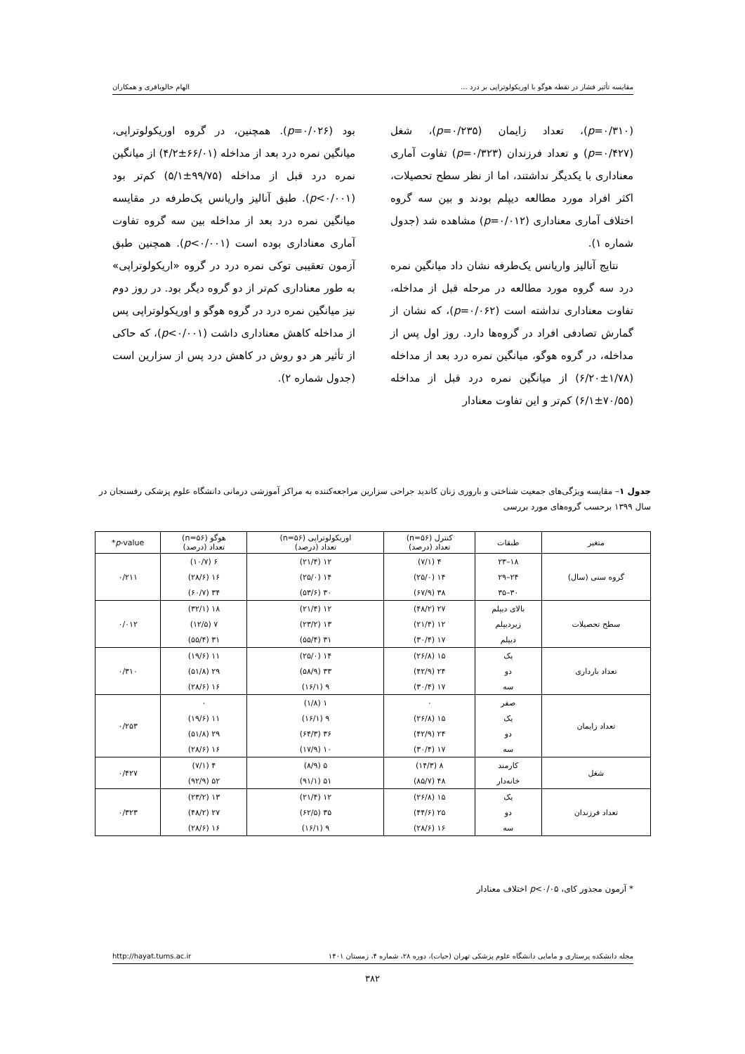مقایسه تأثیر فشار در نقطه هوگو با اوریکولوتراپی بر درد ... الهام خالوباقری و همکاران
(p=۰/۳۱۰)، تعداد زایمان (p=۰/۲۳۵)، شغل (p=۰/۴۲۷) و تعداد فرزندان (p=۰/۳۲۳) تفاوت آماری معناداری با یکدیگر نداشتند، اما از نظر سطح تحصیلات، اکثر افراد مورد مطالعه دیپلم بودند و بین سه گروه اختلاف آماری معناداری (p=۰/۰۱۲) مشاهده شد (جدول شماره ۱).
نتایج آنالیز واریانس یک‌طرفه نشان داد میانگین نمره درد سه گروه مورد مطالعه در مرحله قبل از مداخله، تفاوت معناداری نداشته است (p=۰/۰۶۲)، که نشان از گمارش تصادفی افراد در گروه‌ها دارد. روز اول پس از مداخله، در گروه هوگو، میانگین نمره درد بعد از مداخله (۱/۷۸±۶/۲۰) از میانگین نمره درد قبل از مداخله (۷۰/۵۵±۶/۱) کم‌تر و این تفاوت معنادار
بود (p=۰/۰۲۶). همچنین، در گروه اوریکولوتراپی، میانگین نمره درد بعد از مداخله (۶۶/۰۱±۴/۲) از میانگین نمره درد قبل از مداخله (۹۹/۷۵±۵/۱) کم‌تر بود (p<۰/۰۰۱). طبق آنالیز واریانس یک‌طرفه در مقایسه میانگین نمره درد بعد از مداخله بین سه گروه تفاوت آماری معناداری بوده است (p<۰/۰۰۱). همچنین طبق آزمون تعقیبی توکی نمره درد در گروه «اریکولوتراپی» به طور معناداری کم‌تر از دو گروه دیگر بود. در روز دوم نیز میانگین نمره درد در گروه هوگو و اوریکولوتراپی پس از مداخله کاهش معناداری داشت (p<۰/۰۰۱)، که حاکی از تأثیر هر دو روش در کاهش درد پس از سزارین است (جدول شماره ۲).
جدول ۱– مقایسه ویژگی‌های جمعیت شناختی و باروری زنان کاندید جراحی سزارین مراجعه‌کننده به مراکز آموزشی درمانی دانشگاه علوم پزشکی رفسنجان در سال ۱۳۹۹ برحسب گروه‌های مورد بررسی
| متغیر | طبقات | کنترل (n=۵۶) تعداد (درصد) | اوریکولوتراپی (n=۵۶) تعداد (درصد) | هوگو (n=۵۶) تعداد (درصد) | p -value* |
| --- | --- | --- | --- | --- | --- |
| گروه سنی (سال) | ۱۸–۲۳ | ۴ (۷/۱) | ۱۲ (۲۱/۴) | ۶ (۱۰/۷) | ۰/۲۱۱ |
| | ۲۴–۲۹ | ۱۴ (۲۵/۰) | ۱۴ (۲۵/۰) | ۱۶ (۲۸/۶) | |
| | ۳۰–۳۵ | ۳۸ (۶۷/۹) | ۳۰ (۵۳/۶) | ۳۴ (۶۰/۷) | |
| سطح تحصیلات | بالای دیپلم | ۲۷ (۴۸/۲) | ۱۲ (۲۱/۴) | ۱۸ (۳۲/۱) | ۰/۰۱۲ |
| | زیردیپلم | ۱۲ (۲۱/۴) | ۱۳ (۲۳/۲) | ۷ (۱۲/۵) | |
| | دیپلم | ۱۷ (۳۰/۴) | ۳۱ (۵۵/۴) | ۳۱ (۵۵/۴) | |
| تعداد بارداری | یک | ۱۵ (۲۶/۸) | ۱۴ (۲۵/۰) | ۱۱ (۱۹/۶) | ۰/۳۱۰ |
| | دو | ۲۴ (۴۲/۹) | ۳۳ (۵۸/۹) | ۲۹ (۵۱/۸) | |
| | سه | ۱۷ (۳۰/۴) | ۹ (۱۶/۱) | ۱۶ (۲۸/۶) | |
| تعداد زایمان | صفر | ۰ | ۱ (۱/۸) | ۰ | ۰/۲۵۳ |
| | یک | ۱۵ (۲۶/۸) | ۹ (۱۶/۱) | ۱۱ (۱۹/۶) | |
| | دو | ۲۴ (۴۲/۹) | ۳۶ (۶۴/۳) | ۲۹ (۵۱/۸) | |
| | سه | ۱۷ (۳۰/۴) | ۱۰ (۱۷/۹) | ۱۶ (۲۸/۶) | |
| شغل | کارمند | ۸ (۱۴/۳) | ۵ (۸/۹) | ۴ (۷/۱) | ۰/۴۲۷ |
| | خانه‌دار | ۴۸ (۸۵/۷) | ۵۱ (۹۱/۱) | ۵۲ (۹۲/۹) | |
| تعداد فرزندان | یک | ۱۵ (۲۶/۸) | ۱۲ (۲۱/۴) | ۱۳ (۲۳/۲) | ۰/۳۲۳ |
| | دو | ۲۵ (۴۴/۶) | ۳۵ (۶۲/۵) | ۲۷ (۴۸/۲) | |
| | سه | ۱۶ (۲۸/۶) | ۹ (۱۶/۱) | ۱۶ (۲۸/۶) | |
* آزمون مجذور کای، p<۰/۰۵ اختلاف معنادار
مجله دانشکده پرستاری و مامایی دانشگاه علوم پزشکی تهران (حیات)، دوره ۲۸، شماره ۴، زمستان ۱۴۰۱ http://hayat.tums.ac.ir
۳۸۲